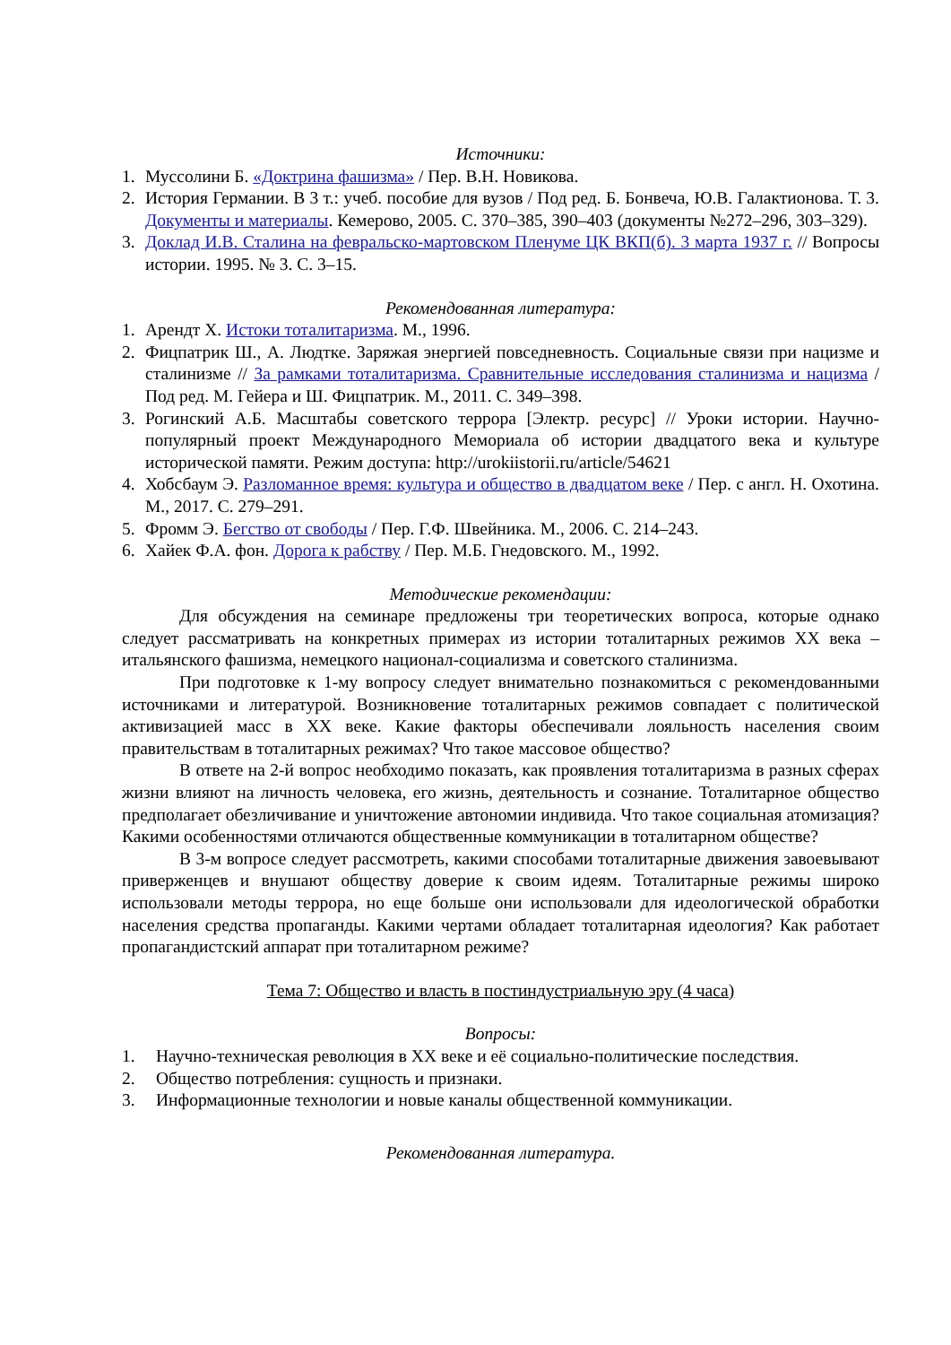Источники:
1. Муссолини Б. «Доктрина фашизма» / Пер. В.Н. Новикова.
2. История Германии. В 3 т.: учеб. пособие для вузов / Под ред. Б. Бонвеча, Ю.В. Галактионова. Т. 3. Документы и материалы. Кемерово, 2005. С. 370–385, 390–403 (документы №272–296, 303–329).
3. Доклад И.В. Сталина на февральско-мартовском Пленуме ЦК ВКП(б). 3 марта 1937 г. // Вопросы истории. 1995. № 3. С. 3–15.
Рекомендованная литература:
1. Арендт Х. Истоки тоталитаризма. М., 1996.
2. Фицпатрик Ш., А. Людтке. Заряжая энергией повседневность. Социальные связи при нацизме и сталинизме // За рамками тоталитаризма. Сравнительные исследования сталинизма и нацизма / Под ред. М. Гейера и Ш. Фицпатрик. М., 2011. С. 349–398.
3. Рогинский А.Б. Масштабы советского террора [Электр. ресурс] // Уроки истории. Научно-популярный проект Международного Мемориала об истории двадцатого века и культуре исторической памяти. Режим доступа: http://urokiistorii.ru/article/54621
4. Хобсбаум Э. Разломанное время: культура и общество в двадцатом веке / Пер. с англ. Н. Охотина. М., 2017. С. 279–291.
5. Фромм Э. Бегство от свободы / Пер. Г.Ф. Швейника. М., 2006. С. 214–243.
6. Хайек Ф.А. фон. Дорога к рабству / Пер. М.Б. Гнедовского. М., 1992.
Методические рекомендации:
Для обсуждения на семинаре предложены три теоретических вопроса, которые однако следует рассматривать на конкретных примерах из истории тоталитарных режимов XX века – итальянского фашизма, немецкого национал-социализма и советского сталинизма.
При подготовке к 1-му вопросу следует внимательно познакомиться с рекомендованными источниками и литературой. Возникновение тоталитарных режимов совпадает с политической активизацией масс в XX веке. Какие факторы обеспечивали лояльность населения своим правительствам в тоталитарных режимах? Что такое массовое общество?
В ответе на 2-й вопрос необходимо показать, как проявления тоталитаризма в разных сферах жизни влияют на личность человека, его жизнь, деятельность и сознание. Тоталитарное общество предполагает обезличивание и уничтожение автономии индивида. Что такое социальная атомизация? Какими особенностями отличаются общественные коммуникации в тоталитарном обществе?
В 3-м вопросе следует рассмотреть, какими способами тоталитарные движения завоевывают приверженцев и внушают обществу доверие к своим идеям. Тоталитарные режимы широко использовали методы террора, но еще больше они использовали для идеологической обработки населения средства пропаганды. Какими чертами обладает тоталитарная идеология? Как работает пропагандистский аппарат при тоталитарном режиме?
Тема 7: Общество и власть в постиндустриальную эру (4 часа)
Вопросы:
1. Научно-техническая революция в XX веке и её социально-политические последствия.
2. Общество потребления: сущность и признаки.
3. Информационные технологии и новые каналы общественной коммуникации.
Рекомендованная литература.